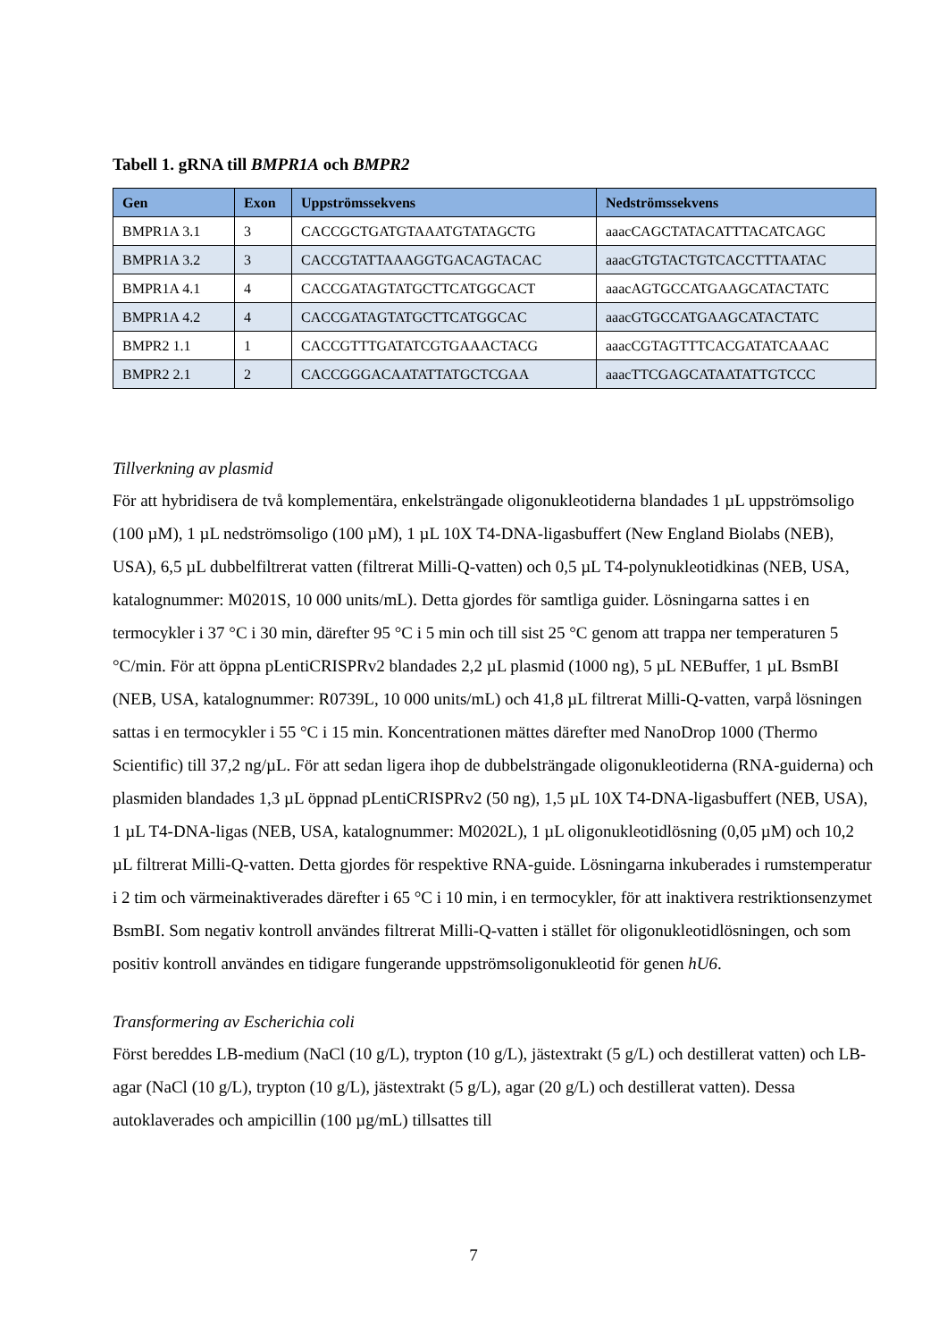Tabell 1. gRNA till BMPR1A och BMPR2
| Gen | Exon | Uppströmssekvens | Nedströmssekvens |
| --- | --- | --- | --- |
| BMPR1A 3.1 | 3 | CACCGCTGATGTAAATGTATAGCTG | aaacCAGCTATACATTTACATCAGC |
| BMPR1A 3.2 | 3 | CACCGTATTAAAGGTGACAGTACAC | aaacGTGTACTGTCACCTTTAATAC |
| BMPR1A 4.1 | 4 | CACCGATAGTATGCTTCATGGCACT | aaacAGTGCCATGAAGCATACTATC |
| BMPR1A 4.2 | 4 | CACCGATAGTATGCTTCATGGCAC | aaacGTGCCATGAAGCATACTATC |
| BMPR2 1.1 | 1 | CACCGTTTGATATCGTGAAACTACG | aaacCGTAGTTTCACGATATCAAAC |
| BMPR2 2.1 | 2 | CACCGGGACAATATTATGCTCGAA | aaacTTCGAGCATAATATTGTCCC |
Tillverkning av plasmid
För att hybridisera de två komplementära, enkelsträngade oligonukleotiderna blandades 1 µL uppströmsoligo (100 µM), 1 µL nedströmsoligo (100 µM), 1 µL 10X T4-DNA-ligasbuffert (New England Biolabs (NEB), USA), 6,5 µL dubbelfiltrerat vatten (filtrerat Milli-Q-vatten) och 0,5 µL T4-polynukleotidkinas (NEB, USA, katalognummer: M0201S, 10 000 units/mL). Detta gjordes för samtliga guider. Lösningarna sattes i en termocykler i 37 °C i 30 min, därefter 95 °C i 5 min och till sist 25 °C genom att trappa ner temperaturen 5 °C/min. För att öppna pLentiCRISPRv2 blandades 2,2 µL plasmid (1000 ng), 5 µL NEBuffer, 1 µL BsmBI (NEB, USA, katalognummer: R0739L, 10 000 units/mL) och 41,8 µL filtrerat Milli-Q-vatten, varpå lösningen sattas i en termocykler i 55 °C i 15 min. Koncentrationen mättes därefter med NanoDrop 1000 (Thermo Scientific) till 37,2 ng/µL. För att sedan ligera ihop de dubbelsträngade oligonukleotiderna (RNA-guiderna) och plasmiden blandades 1,3 µL öppnad pLentiCRISPRv2 (50 ng), 1,5 µL 10X T4-DNA-ligasbuffert (NEB, USA), 1 µL T4-DNA-ligas (NEB, USA, katalognummer: M0202L), 1 µL oligonukleotidlösning (0,05 µM) och 10,2 µL filtrerat Milli-Q-vatten. Detta gjordes för respektive RNA-guide. Lösningarna inkuberades i rumstemperatur i 2 tim och värmeinaktiverades därefter i 65 °C i 10 min, i en termocykler, för att inaktivera restriktionsenzymet BsmBI. Som negativ kontroll användes filtrerat Milli-Q-vatten i stället för oligonukleotidlösningen, och som positiv kontroll användes en tidigare fungerande uppströmsoligonukleotid för genen hU6.
Transformering av Escherichia coli
Först bereddes LB-medium (NaCl (10 g/L), trypton (10 g/L), jästextrakt (5 g/L) och destillerat vatten) och LB-agar (NaCl (10 g/L), trypton (10 g/L), jästextrakt (5 g/L), agar (20 g/L) och destillerat vatten). Dessa autoklaverades och ampicillin (100 µg/mL) tillsattes till
7